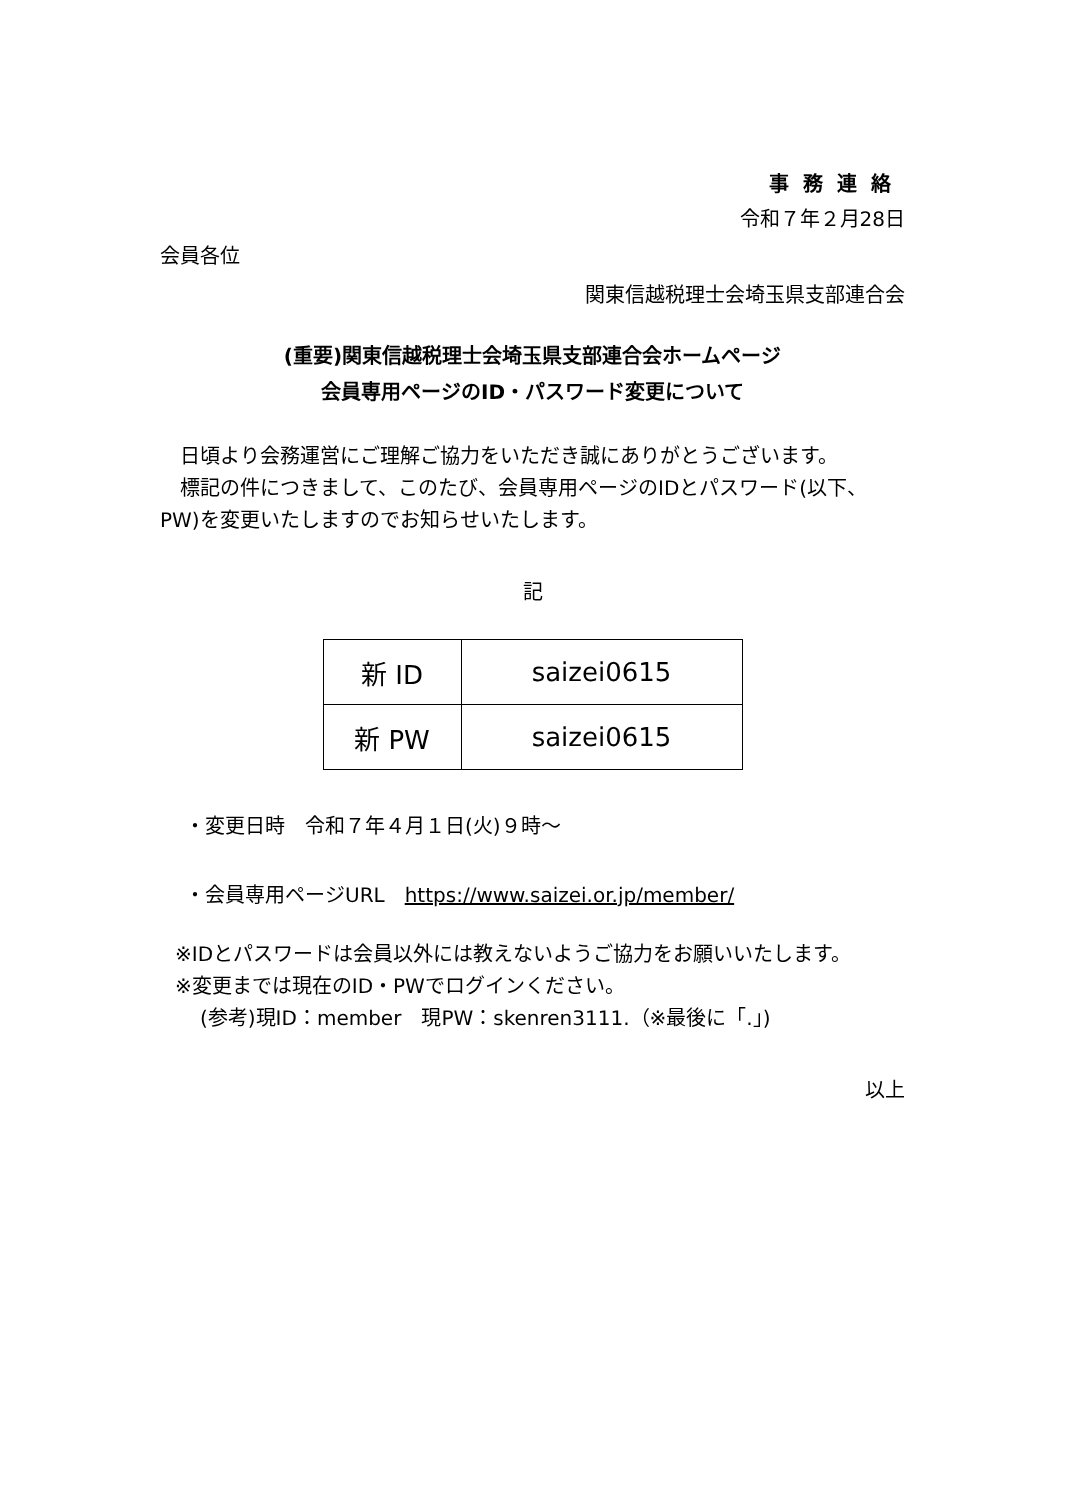事務連絡
令和７年２月28日
会員各位
関東信越税理士会埼玉県支部連合会
(重要)関東信越税理士会埼玉県支部連合会ホームページ
会員専用ページのID・パスワード変更について
　日頃より会務運営にご理解ご協力をいただき誠にありがとうございます。
　標記の件につきまして、このたび、会員専用ページのIDとパスワード(以下、PW)を変更いたしますのでお知らせいたします。
記
| 新 ID | saizei0615 |
| 新 PW | saizei0615 |
・変更日時　令和７年４月１日(火)９時～
・会員専用ページURL　https://www.saizei.or.jp/member/
※IDとパスワードは会員以外には教えないようご協力をお願いいたします。
※変更までは現在のID・PWでログインください。
(参考)現ID：member　現PW：skenren3111.（※最後に「.」)
以上